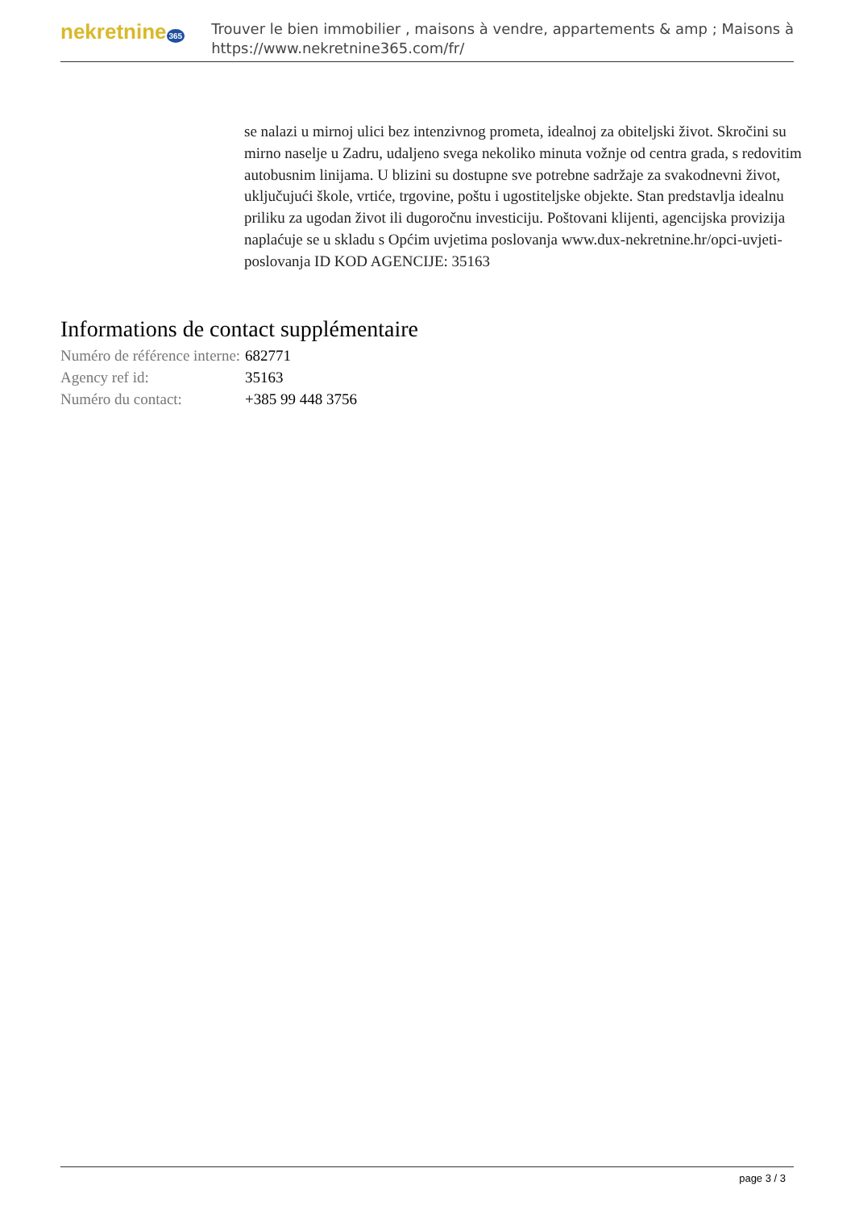nekretnine 365
Trouver le bien immobilier , maisons à vendre, appartements & amp ; Maisons à
https://www.nekretnine365.com/fr/
se nalazi u mirnoj ulici bez intenzivnog prometa, idealnoj za obiteljski život. Skročini su mirno naselje u Zadru, udaljeno svega nekoliko minuta vožnje od centra grada, s redovitim autobusnim linijama. U blizini su dostupne sve potrebne sadržaje za svakodnevni život, uključujući škole, vrtiće, trgovine, poštu i ugostiteljske objekte. Stan predstavlja idealnu priliku za ugodan život ili dugoročnu investiciju. Poštovani klijenti, agencijska provizija naplaćuje se u skladu s Općim uvjetima poslovanja www.dux-nekretnine.hr/opci-uvjeti-poslovanja ID KOD AGENCIJE: 35163
Informations de contact supplémentaire
| Numéro de référence interne: | 682771 |
| Agency ref id: | 35163 |
| Numéro du contact: | +385 99 448 3756 |
page 3 / 3